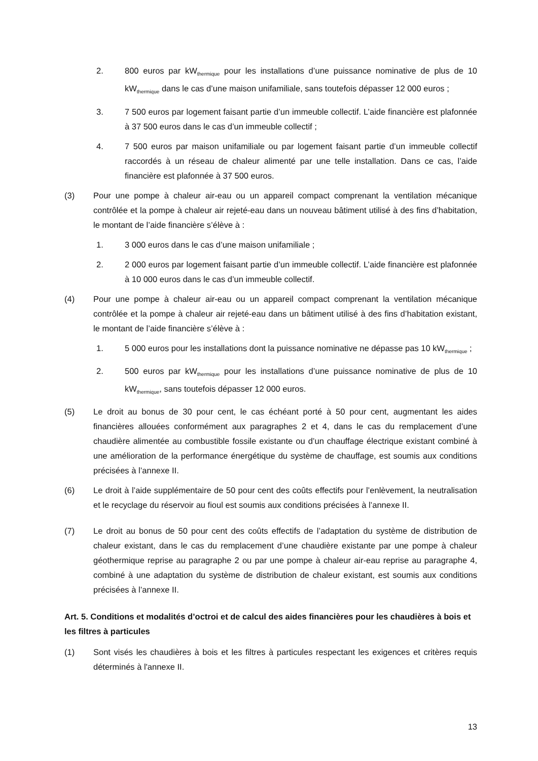2. 800 euros par kW<sub>thermique</sub> pour les installations d’une puissance nominative de plus de 10 kW<sub>thermique</sub> dans le cas d’une maison unifamiliale, sans toutefois dépasser 12 000 euros ;
3. 7 500 euros par logement faisant partie d’un immeuble collectif. L’aide financière est plafonnée à 37 500 euros dans le cas d’un immeuble collectif ;
4. 7 500 euros par maison unifamiliale ou par logement faisant partie d’un immeuble collectif raccordés à un réseau de chaleur alimenté par une telle installation. Dans ce cas, l’aide financière est plafonnée à 37 500 euros.
(3) Pour une pompe à chaleur air-eau ou un appareil compact comprenant la ventilation mécanique contrôlée et la pompe à chaleur air rejeté-eau dans un nouveau bâtiment utilisé à des fins d’habitation, le montant de l’aide financière s’élève à :
1. 3 000 euros dans le cas d’une maison unifamiliale ;
2. 2 000 euros par logement faisant partie d’un immeuble collectif. L’aide financière est plafonnée à 10 000 euros dans le cas d’un immeuble collectif.
(4) Pour une pompe à chaleur air-eau ou un appareil compact comprenant la ventilation mécanique contrôlée et la pompe à chaleur air rejeté-eau dans un bâtiment utilisé à des fins d’habitation existant, le montant de l’aide financière s’élève à :
1. 5 000 euros pour les installations dont la puissance nominative ne dépasse pas 10 kW<sub>thermique</sub> ;
2. 500 euros par kW<sub>thermique</sub> pour les installations d’une puissance nominative de plus de 10 kW<sub>thermique</sub>, sans toutefois dépasser 12 000 euros.
(5) Le droit au bonus de 30 pour cent, le cas échéant porté à 50 pour cent, augmentant les aides financières allouées conformément aux paragraphes 2 et 4, dans le cas du remplacement d’une chaudière alimentée au combustible fossile existante ou d’un chauffage électrique existant combiné à une amélioration de la performance énergétique du système de chauffage, est soumis aux conditions précisées à l’annexe II.
(6) Le droit à l’aide supplémentaire de 50 pour cent des coûts effectifs pour l’enlèvement, la neutralisation et le recyclage du réservoir au fioul est soumis aux conditions précisées à l’annexe II.
(7) Le droit au bonus de 50 pour cent des coûts effectifs de l’adaptation du système de distribution de chaleur existant, dans le cas du remplacement d’une chaudière existante par une pompe à chaleur géothermique reprise au paragraphe 2 ou par une pompe à chaleur air-eau reprise au paragraphe 4, combiné à une adaptation du système de distribution de chaleur existant, est soumis aux conditions précisées à l’annexe II.
Art. 5. Conditions et modalités d’octroi et de calcul des aides financières pour les chaudières à bois et les filtres à particules
(1) Sont visés les chaudières à bois et les filtres à particules respectant les exigences et critères requis déterminés à l'annexe II.
13